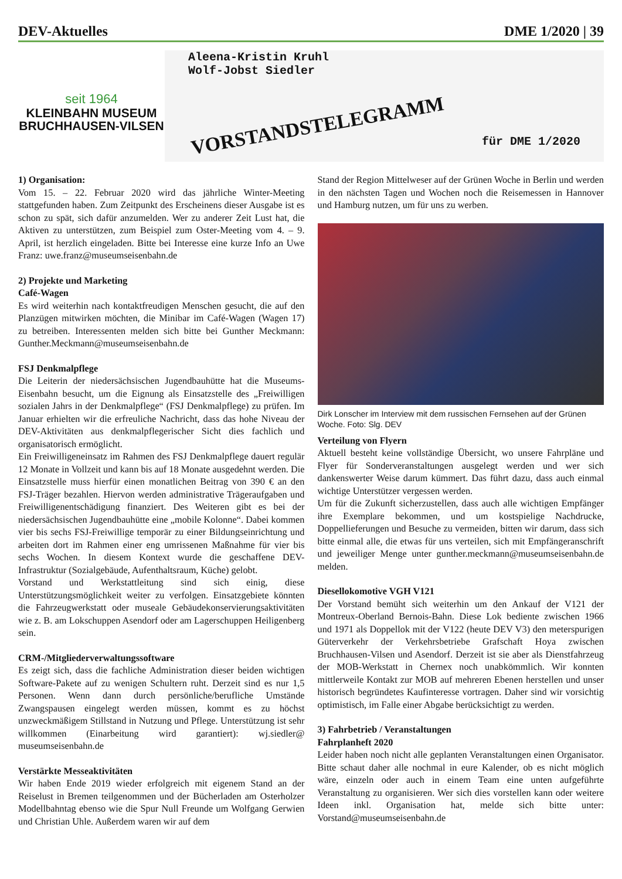DEV-Aktuelles DME 1/2020 | 39
seit 1964
KLEINBAHN MUSEUM
BRUCHHAUSEN-VILSEN
Aleena-Kristin Kruhl
Wolf-Jobst Siedler
VORSTANDSTELEGRAMM
für DME 1/2020
1) Organisation:
Vom 15. – 22. Februar 2020 wird das jährliche Winter-Meeting stattgefunden haben. Zum Zeitpunkt des Erscheinens dieser Ausgabe ist es schon zu spät, sich dafür anzumelden. Wer zu anderer Zeit Lust hat, die Aktiven zu unterstützen, zum Beispiel zum Oster-Meeting vom 4. – 9. April, ist herzlich eingeladen. Bitte bei Interesse eine kurze Info an Uwe Franz: uwe.franz@museumseisenbahn.de
2) Projekte und Marketing
Café-Wagen
Es wird weiterhin nach kontaktfreudigen Menschen gesucht, die auf den Planzügen mitwirken möchten, die Minibar im Café-Wagen (Wagen 17) zu betreiben. Interessenten melden sich bitte bei Gunther Meckmann: Gunther.Meckmann@museumseisenbahn.de
FSJ Denkmalpflege
Die Leiterin der niedersächsischen Jugendbauhütte hat die Museums-Eisenbahn besucht, um die Eignung als Einsatzstelle des „Freiwilligen sozialen Jahrs in der Denkmalpflege“ (FSJ Denkmalpflege) zu prüfen. Im Januar erhielten wir die erfreuliche Nachricht, dass das hohe Niveau der DEV-Aktivitäten aus denkmalpflegerischer Sicht dies fachlich und organisatorisch ermöglicht.
Ein Freiwilligeneinsatz im Rahmen des FSJ Denkmalpflege dauert regulär 12 Monate in Vollzeit und kann bis auf 18 Monate ausgedehnt werden. Die Einsatzstelle muss hierfür einen monatlichen Beitrag von 390 € an den FSJ-Träger bezahlen. Hiervon werden administrative Trägeraufgaben und Freiwilligenentschädigung finanziert. Des Weiteren gibt es bei der niedersächsischen Jugendbauhütte eine „mobile Kolonne“. Dabei kommen vier bis sechs FSJ-Freiwillige temporär zu einer Bildungseinrichtung und arbeiten dort im Rahmen einer eng umrissenen Maßnahme für vier bis sechs Wochen. In diesem Kontext wurde die geschaffene DEV-Infrastruktur (Sozialgebäude, Aufenthaltsraum, Küche) gelobt.
Vorstand und Werkstattleitung sind sich einig, diese Unterstützungsmöglichkeit weiter zu verfolgen. Einsatzgebiete könnten die Fahrzeugwerkstatt oder museale Gebäudekonservierungsaktivitäten wie z. B. am Lokschuppen Asendorf oder am Lagerschuppen Heiligenberg sein.
CRM-/Mitgliederverwaltungssoftware
Es zeigt sich, dass die fachliche Administration dieser beiden wichtigen Software-Pakete auf zu wenigen Schultern ruht. Derzeit sind es nur 1,5 Personen. Wenn dann durch persönliche/berufliche Umstände Zwangspausen eingelegt werden müssen, kommt es zu höchst unzweckmäßigem Stillstand in Nutzung und Pflege. Unterstützung ist sehr willkommen (Einarbeitung wird garantiert): wj.siedler@ museumseisenbahn.de
Verstärkte Messeaktivitäten
Wir haben Ende 2019 wieder erfolgreich mit eigenem Stand an der Reiselust in Bremen teilgenommen und der Bücherladen am Osterholzer Modellbahntag ebenso wie die Spur Null Freunde um Wolfgang Gerwien und Christian Uhle. Außerdem waren wir auf dem
Stand der Region Mittelweser auf der Grünen Woche in Berlin und werden in den nächsten Tagen und Wochen noch die Reisemessen in Hannover und Hamburg nutzen, um für uns zu werben.
Dirk Lonscher im Interview mit dem russischen Fernsehen auf der Grünen Woche. Foto: Slg. DEV
Verteilung von Flyern
Aktuell besteht keine vollständige Übersicht, wo unsere Fahrpläne und Flyer für Sonderveranstaltungen ausgelegt werden und wer sich dankenswerter Weise darum kümmert. Das führt dazu, dass auch einmal wichtige Unterstützer vergessen werden.
Um für die Zukunft sicherzustellen, dass auch alle wichtigen Empfänger ihre Exemplare bekommen, und um kostspielige Nachdrucke, Doppellieferungen und Besuche zu vermeiden, bitten wir darum, dass sich bitte einmal alle, die etwas für uns verteilen, sich mit Empfängeranschrift und jeweiliger Menge unter gunther.meckmann@museumseisenbahn.de melden.
Diesellokomotive VGH V121
Der Vorstand bemüht sich weiterhin um den Ankauf der V121 der Montreux-Oberland Bernois-Bahn. Diese Lok bediente zwischen 1966 und 1971 als Doppellok mit der V122 (heute DEV V3) den meterspurigen Güterverkehr der Verkehrsbetriebe Grafschaft Hoya zwischen Bruchhausen-Vilsen und Asendorf. Derzeit ist sie aber als Dienstfahrzeug der MOB-Werkstatt in Chernex noch unabkömmlich. Wir konnten mittlerweile Kontakt zur MOB auf mehreren Ebenen herstellen und unser historisch begründetes Kaufinteresse vortragen. Daher sind wir vorsichtig optimistisch, im Falle einer Abgabe berücksichtigt zu werden.
3) Fahrbetrieb / Veranstaltungen
Fahrplanheft 2020
Leider haben noch nicht alle geplanten Veranstaltungen einen Organisator. Bitte schaut daher alle nochmal in eure Kalender, ob es nicht möglich wäre, einzeln oder auch in einem Team eine unten aufgeführte Veranstaltung zu organisieren. Wer sich dies vorstellen kann oder weitere Ideen inkl. Organisation hat, melde sich bitte unter: Vorstand@museumseisenbahn.de